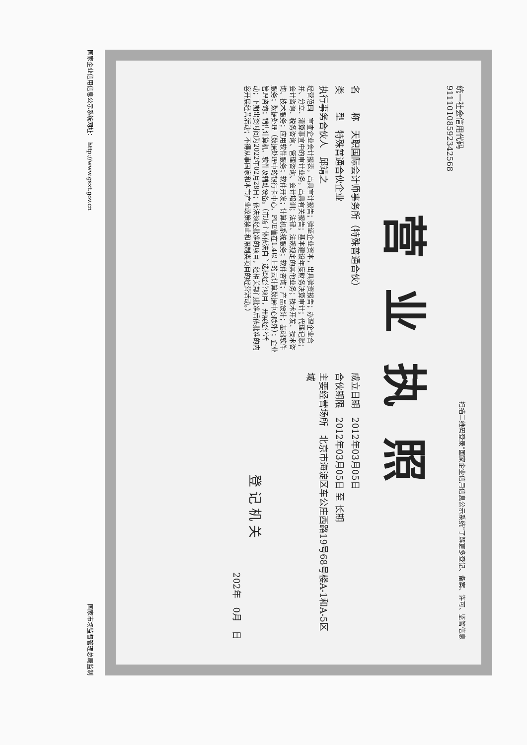统一社会信用代码
91110108592342568
扫描二维码登录"国家企业信用信息公示系统"了解更多登记、备案、许可、监管信息
营业执照
名　　称　天职国际会计师事务所（特殊普通合伙）
类　　型　特殊普通合伙企业
执行事务合伙人　邱靖之
经营范围　审查企业会计报表，出具审计报告；验证企业资本，出具验资报告；办理企业合并、分立、清算事宜中的审计业务，出具有关报告；基本建设年度财务决算审计；代理记账；会计咨询、税务咨询、管理咨询、会计培训；法律、法规规定的其他业务；技术开发、技术咨询、技术服务；应用软件服务；软件开发；计算机系统服务；软件咨询；产品设计；基础软件服务；数据处理（数据处理中的银行卡中心、PUE值在1.4以上的云计算数据中心除外）；企业管理咨询；销售计算机、软件及辅助设备。（市场主体依法自主选择经营项目，开展经营活动；下期出资时间为2022年02月28日；依法须经批准的项目，经相关部门批准后依批准的内容开展经营活动；不得从事国家和本市产业政策禁止和限制类项目的经营活动。）
成立日期　2012年03月05日
合伙期限　2012年03月05日 至 长期
主要经营场所　北京市海淀区车公庄西路19号68号楼A-1和A-5区域
登 记 机 关
202年　0月　日
国家企业信用信息公示系统网址：　http://www.gsxt.gov.cn 国家市场监督管理总局监制